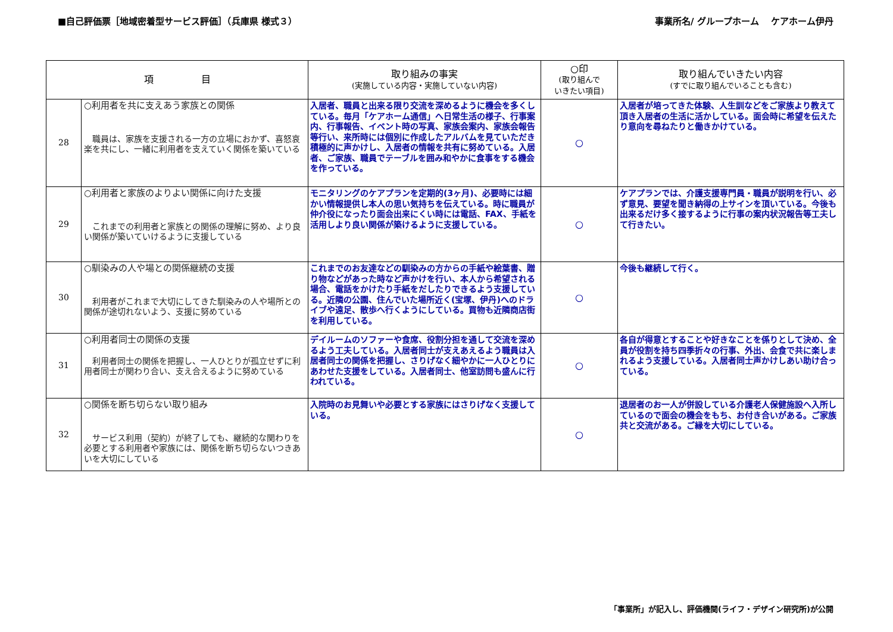■自己評価票［地域密着型サービス評価］（兵庫県 様式３） 事業所名/ グループホーム　 ケアホーム伊丹
| 項 目 | | 取り組みの事実 (実施している内容・実施していない内容) | ○印 (取り組んで いきたい項目) | 取り組んでいきたい内容 (すでに取り組んでいることも含む) |
| --- | --- | --- | --- | --- |
| 28 | ○利用者を共に支えあう家族との関係 職員は、家族を支援される一方の立場におかず、喜怒哀楽を共にし、一緒に利用者を支えていく関係を築いている | 入居者、職員と出来る限り交流を深めるように機会を多くしている。毎月「ケアホーム通信」へ日常生活の様子、行事案内、行事報告、イベント時の写真、家族会案内、家族会報告等行い、来所時には個別に作成したアルバムを見ていただき積極的に声かけし、入居者の情報を共有に努めている。入居者、ご家族、職員でテーブルを囲み和やかに食事をする機会を作っている。 | ○ | 入居者が培ってきた体験、人生訓などをご家族より教えて頂き入居者の生活に活かしている。面会時に希望を伝えたり意向を尋ねたりと働きかけている。 |
| 29 | ○利用者と家族のよりよい関係に向けた支援 これまでの利用者と家族との関係の理解に努め、より良い関係が築いていけるように支援している | モニタリングのケアプランを定期的(3ヶ月)、必要時には細かい情報提供し本人の思い気持ちを伝えている。時に職員が仲介役になったり面会出来にくい時には電話、FAX、手紙を活用しより良い関係が築けるように支援している。 | ○ | ケアプランでは、介護支援専門員・職員が説明を行い、必ず意見、要望を聞き納得の上サインを頂いている。今後も出来るだけ多く接するように行事の案内状況報告等工夫して行きたい。 |
| 30 | ○馴染みの人や場との関係継続の支援 利用者がこれまで大切にしてきた馴染みの人や場所との関係が途切れないよう、支援に努めている | これまでのお友達などの馴染みの方からの手紙や絵葉書、贈り物などがあった時など声かけを行い、本人から希望される場合、電話をかけたり手紙をだしたりできるよう支援している。近隣の公園、住んでいた場所近く(宝塚、伊丹)へのドライブや遠足、散歩へ行くようにしている。買物も近隣商店街を利用している。 | ○ | 今後も継続して行く。 |
| 31 | ○利用者同士の関係の支援 利用者同士の関係を把握し、一人ひとりが孤立せずに利用者同士が関わり合い、支え合えるように努めている | デイルームのソファーや食席、役割分担を通して交流を深めるよう工夫している。入居者同士が支えあえるよう職員は入居者同士の関係を把握し、さりげなく細やかに一人ひとりにあわせた支援をしている。入居者同士、他室訪問も盛んに行われている。 | ○ | 各自が得意とすることや好きなことを係りとして決め、全員が役割を持ち四季折々の行事、外出、会食で共に楽しまれるよう支援している。入居者同士声かけしあい助け合っている。 |
| 32 | ○関係を断ち切らない取り組み サービス利用（契約）が終了しても、継続的な関わりを必要とする利用者や家族には、関係を断ち切らないつきあいを大切にしている | 入院時のお見舞いや必要とする家族にはさりげなく支援している。 | ○ | 退居者のお一人が併設している介護老人保健施設へ入所しているので面会の機会をもち、お付き合いがある。ご家族共と交流がある。ご縁を大切にしている。 |
「事業所」が記入し、評価機関(ライフ・デザイン研究所)が公開